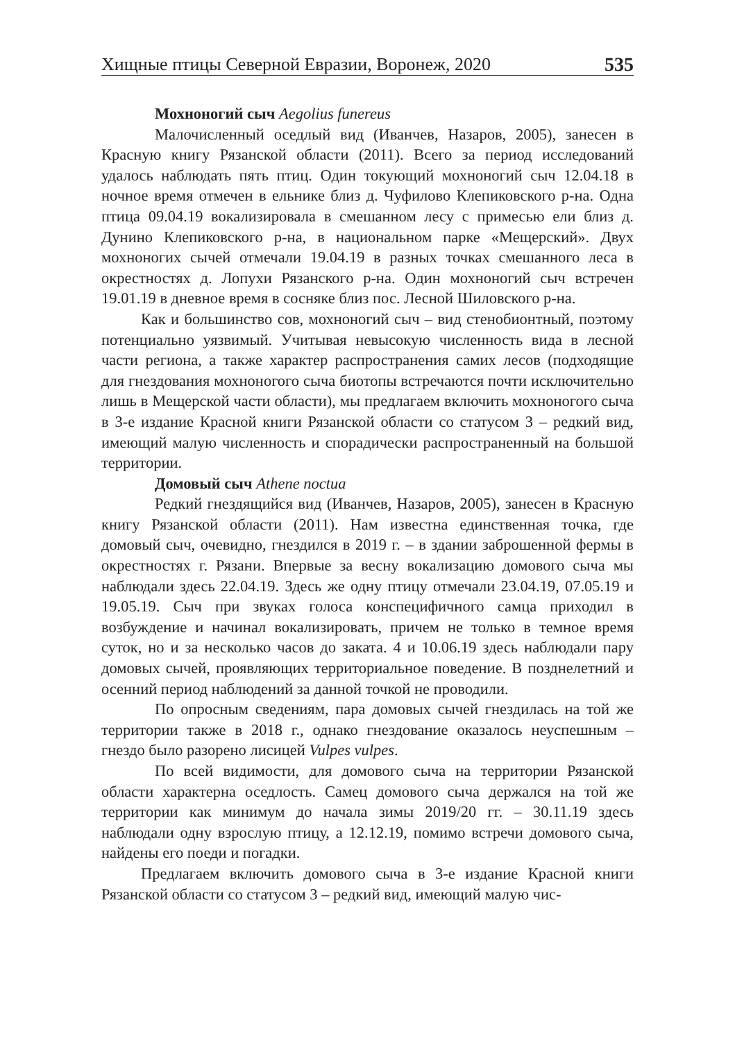Хищные птицы Северной Евразии, Воронеж, 2020 535
Мохноногий сыч Aegolius funereus
Малочисленный оседлый вид (Иванчев, Назаров, 2005), занесен в Красную книгу Рязанской области (2011). Всего за период исследований удалось наблюдать пять птиц. Один токующий мохноногий сыч 12.04.18 в ночное время отмечен в ельнике близ д. Чуфилово Клепиковского р-на. Одна птица 09.04.19 вокализировала в смешанном лесу с примесью ели близ д. Дунино Клепиковского р-на, в национальном парке «Мещерский». Двух мохноногих сычей отмечали 19.04.19 в разных точках смешанного леса в окрестностях д. Лопухи Рязанского р-на. Один мохноногий сыч встречен 19.01.19 в дневное время в сосняке близ пос. Лесной Шиловского р-на.
Как и большинство сов, мохноногий сыч – вид стенобионтный, поэтому потенциально уязвимый. Учитывая невысокую численность вида в лесной части региона, а также характер распространения самих лесов (подходящие для гнездования мохноногого сыча биотопы встречаются почти исключительно лишь в Мещерской части области), мы предлагаем включить мохноногого сыча в 3-е издание Красной книги Рязанской области со статусом 3 – редкий вид, имеющий малую численность и спорадически распространенный на большой территории.
Домовый сыч Athene noctua
Редкий гнездящийся вид (Иванчев, Назаров, 2005), занесен в Красную книгу Рязанской области (2011). Нам известна единственная точка, где домовый сыч, очевидно, гнездился в 2019 г. – в здании заброшенной фермы в окрестностях г. Рязани. Впервые за весну вокализацию домового сыча мы наблюдали здесь 22.04.19. Здесь же одну птицу отмечали 23.04.19, 07.05.19 и 19.05.19. Сыч при звуках голоса конспецифичного самца приходил в возбуждение и начинал вокализировать, причем не только в темное время суток, но и за несколько часов до заката. 4 и 10.06.19 здесь наблюдали пару домовых сычей, проявляющих территориальное поведение. В позднелетний и осенний период наблюдений за данной точкой не проводили.
По опросным сведениям, пара домовых сычей гнездилась на той же территории также в 2018 г., однако гнездование оказалось неуспешным – гнездо было разорено лисицей Vulpes vulpes.
По всей видимости, для домового сыча на территории Рязанской области характерна оседлость. Самец домового сыча держался на той же территории как минимум до начала зимы 2019/20 гг. – 30.11.19 здесь наблюдали одну взрослую птицу, а 12.12.19, помимо встречи домового сыча, найдены его поеди и погадки.
Предлагаем включить домового сыча в 3-е издание Красной книги Рязанской области со статусом 3 – редкий вид, имеющий малую чис-